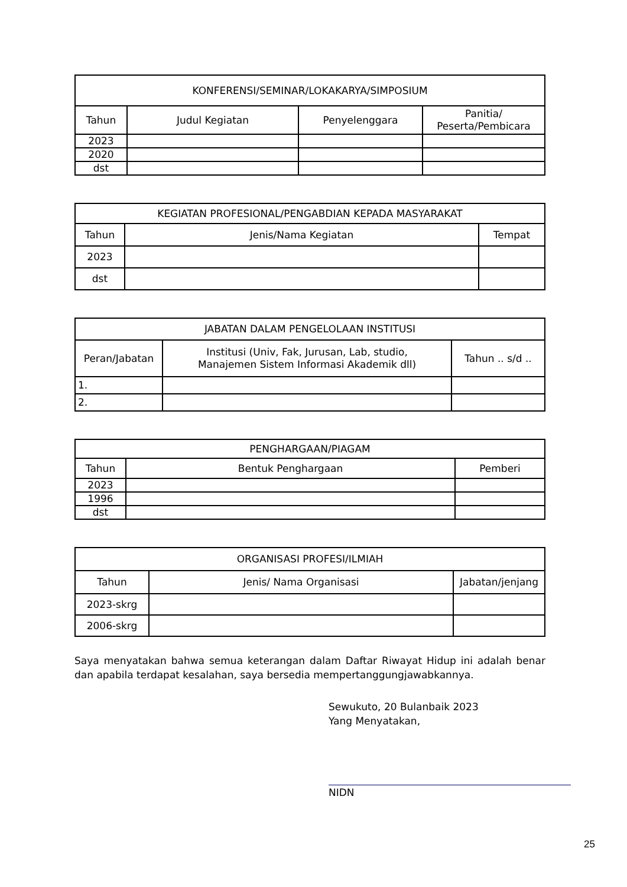| KONFERENSI/SEMINAR/LOKAKARYA/SIMPOSIUM | | | |
| --- | --- | --- | --- |
| Tahun | Judul Kegiatan | Penyelenggara | Panitia/ Peserta/Pembicara |
| 2023 | | | |
| 2020 | | | |
| dst | | | |
| KEGIATAN PROFESIONAL/PENGABDIAN KEPADA MASYARAKAT | | |
| --- | --- | --- |
| Tahun | Jenis/Nama Kegiatan | Tempat |
| 2023 | | |
| dst | | |
| JABATAN DALAM PENGELOLAAN INSTITUSI | | |
| --- | --- | --- |
| Peran/Jabatan | Institusi (Univ, Fak, Jurusan, Lab, studio, Manajemen Sistem Informasi Akademik dll) | Tahun .. s/d .. |
| 1. | | |
| 2. | | |
| PENGHARGAAN/PIAGAM | | |
| --- | --- | --- |
| Tahun | Bentuk Penghargaan | Pemberi |
| 2023 | | |
| 1996 | | |
| dst | | |
| ORGANISASI PROFESI/ILMIAH | | |
| --- | --- | --- |
| Tahun | Jenis/ Nama Organisasi | Jabatan/jenjang |
| 2023-skrg | | |
| 2006-skrg | | |
Saya menyatakan bahwa semua keterangan dalam Daftar Riwayat Hidup ini adalah benar dan apabila terdapat kesalahan, saya bersedia mempertanggungjawabkannya.
Sewukuto, 20 Bulanbaik 2023
Yang Menyatakan,
NIDN
25